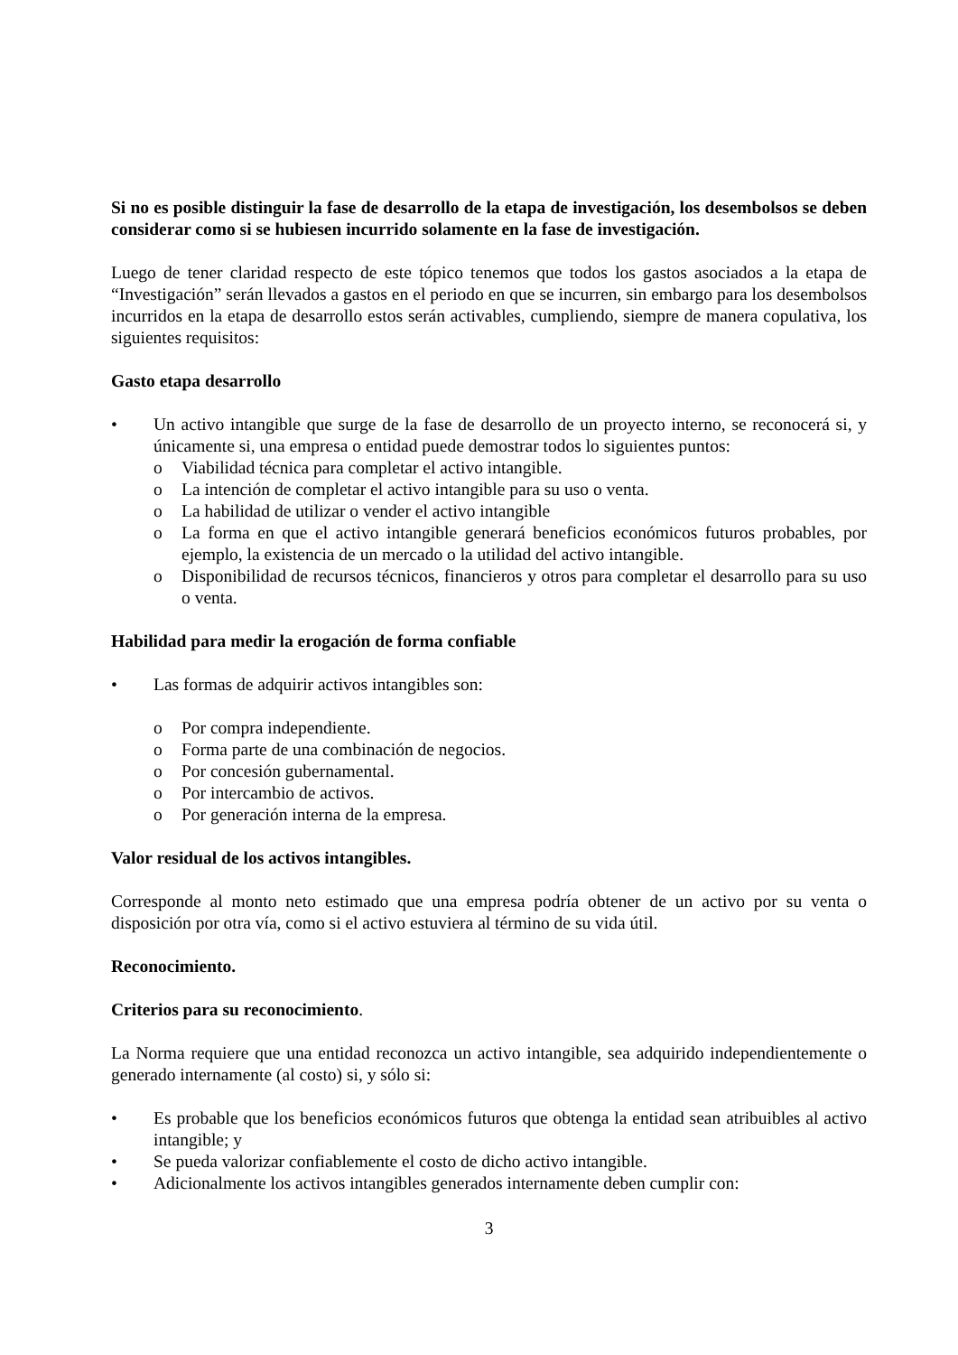Si no es posible distinguir la fase de desarrollo de la etapa de investigación, los desembolsos se deben considerar como si se hubiesen incurrido solamente en la fase de investigación.
Luego de tener claridad respecto de este tópico tenemos que todos los gastos asociados a la etapa de “Investigación” serán llevados a gastos en el periodo en que se incurren, sin embargo para los desembolsos incurridos en la etapa de desarrollo estos serán activables, cumpliendo, siempre de manera copulativa, los siguientes requisitos:
Gasto etapa desarrollo
• Un activo intangible que surge de la fase de desarrollo de un proyecto interno, se reconocerá si, y únicamente si, una empresa o entidad puede demostrar todos lo siguientes puntos:
o Viabilidad técnica para completar el activo intangible.
o La intención de completar el activo intangible para su uso o venta.
o La habilidad de utilizar o vender el activo intangible
o La forma en que el activo intangible generará beneficios económicos futuros probables, por ejemplo, la existencia de un mercado o la utilidad del activo intangible.
o Disponibilidad de recursos técnicos, financieros y otros para completar el desarrollo para su uso o venta.
Habilidad para medir la erogación de forma confiable
• Las formas de adquirir activos intangibles son:
o Por compra independiente.
o Forma parte de una combinación de negocios.
o Por concesión gubernamental.
o Por intercambio de activos.
o Por generación interna de la empresa.
Valor residual de los activos intangibles.
Corresponde al monto neto estimado que una empresa podría obtener de un activo por su venta o disposición por otra vía, como si el activo estuviera al término de su vida útil.
Reconocimiento.
Criterios para su reconocimiento.
La Norma requiere que una entidad reconozca un activo intangible, sea adquirido independientemente o generado internamente (al costo) si, y sólo si:
• Es probable que los beneficios económicos futuros que obtenga la entidad sean atribuibles al activo intangible; y
• Se pueda valorizar confiablemente el costo de dicho activo intangible.
• Adicionalmente los activos intangibles generados internamente deben cumplir con:
3